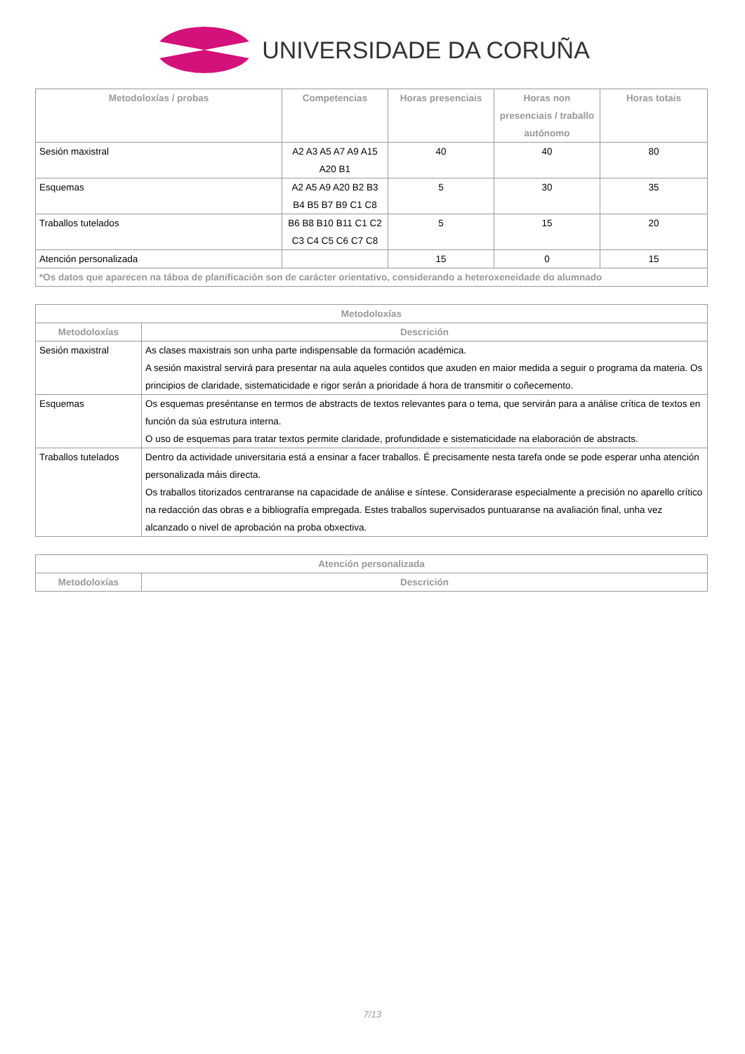UNIVERSIDADE DA CORUÑA
| Metodoloxías / probas | Competencias | Horas presenciais | Horas non presenciais / traballo autónomo | Horas totais |
| --- | --- | --- | --- | --- |
| Sesión maxistral | A2 A3 A5 A7 A9 A15 A20 B1 | 40 | 40 | 80 |
| Esquemas | A2 A5 A9 A20 B2 B3 B4 B5 B7 B9 C1 C8 | 5 | 30 | 35 |
| Traballos tutelados | B6 B8 B10 B11 C1 C2 C3 C4 C5 C6 C7 C8 | 5 | 15 | 20 |
| Atención personalizada | | 15 | 0 | 15 |
| *Os datos que aparecen na táboa de planificación son de carácter orientativo, considerando a heteroxeneidade do alumnado | | | | |
| Metodoloxías | |
| --- | --- |
| Metodoloxías | Descrición |
| Sesión maxistral | As clases maxistrais son unha parte indispensable da formación académica. A sesión maxistral servirá para presentar na aula aqueles contidos que axuden en maior medida a seguir o programa da materia. Os principios de claridade, sistematicidade e rigor serán a prioridade á hora de transmitir o coñecemento. |
| Esquemas | Os esquemas preséntanse en termos de abstracts de textos relevantes para o tema, que servirán para a análise crítica de textos en función da súa estrutura interna. O uso de esquemas para tratar textos permite claridade, profundidade e sistematicidade na elaboración de abstracts. |
| Traballos tutelados | Dentro da actividade universitaria está a ensinar a facer traballos. É precisamente nesta tarefa onde se pode esperar unha atención personalizada máis directa. Os traballos titorizados centraranse na capacidade de análise e síntese. Considerarase especialmente a precisión no aparello crítico na redacción das obras e a bibliografía empregada. Estes traballos supervisados puntuaranse na avaliación final, unha vez alcanzado o nivel de aprobación na proba obxectiva. |
| Atención personalizada | |
| --- | --- |
| Metodoloxías | Descrición |
7/13